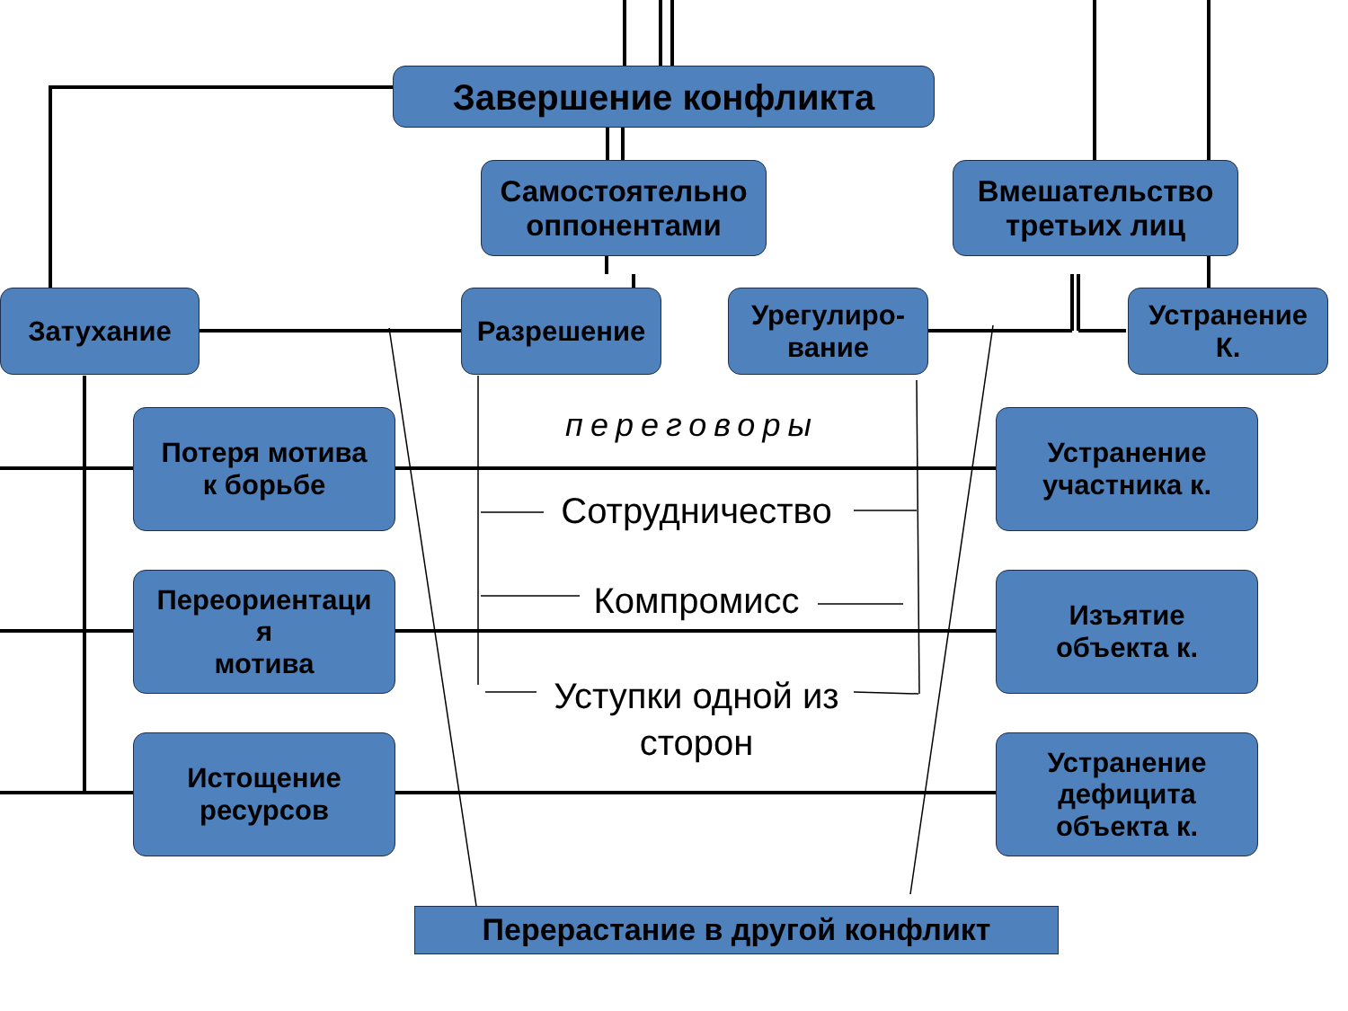Завершение конфликта
Самостоятельно
оппонентами
Вмешательство
третьих лиц
Затухание Разрешение
Урегулиро-
вание
Устранение
К.
Потеря мотива
к борьбе
Переориентаци
я
мотива
Истощение
ресурсов
Устранение
участника к.
Изъятие
объекта к.
Устранение
дефицита
объекта к.
переговоры
Сотрудничество
Компромисс
Уступки одной из
сторон
Перерастание в другой конфликт